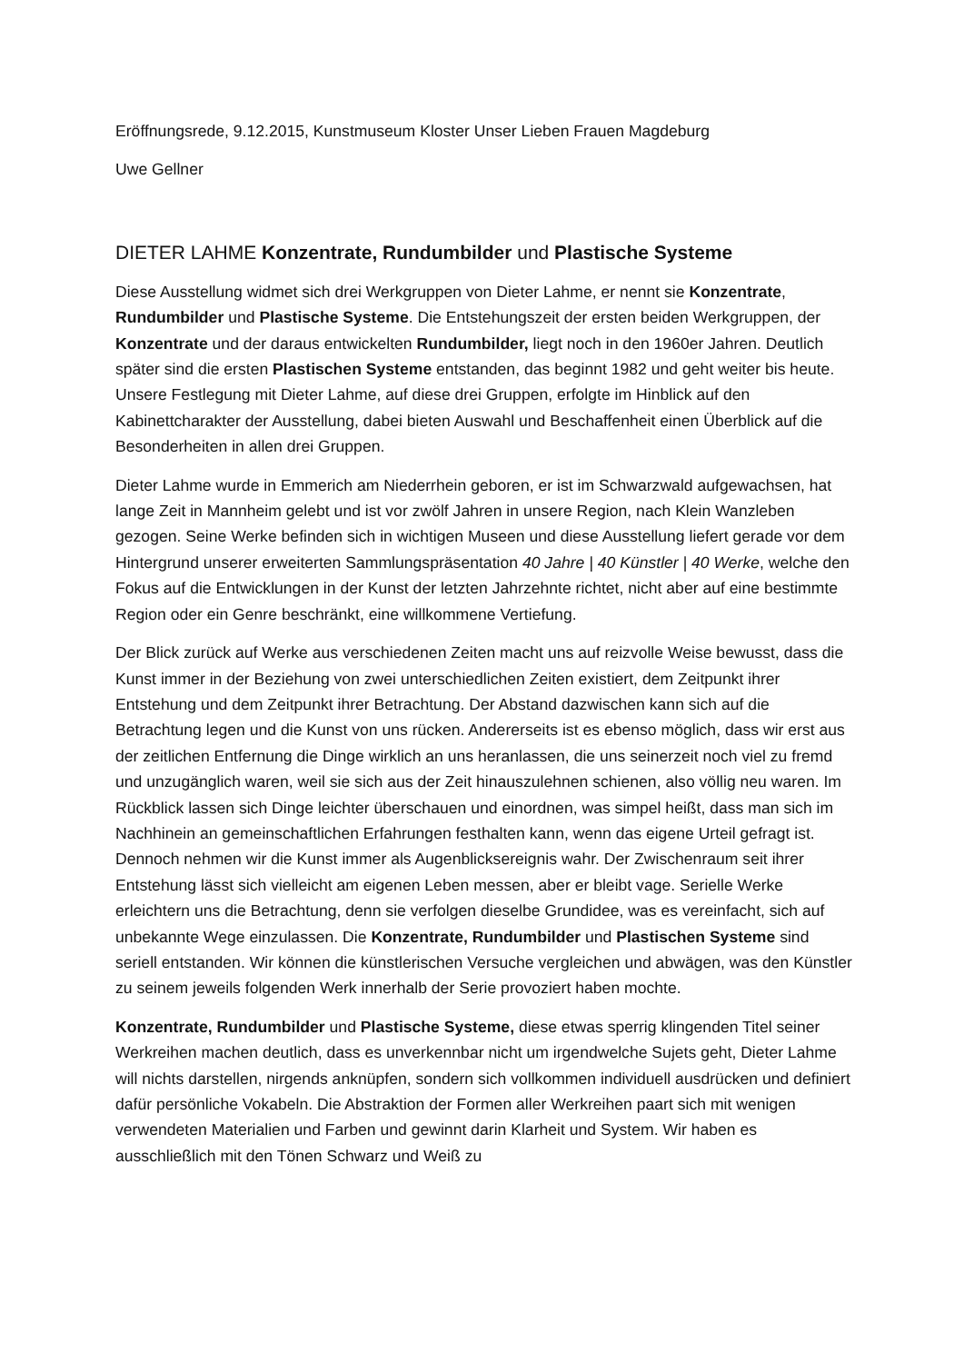Eröffnungsrede, 9.12.2015, Kunstmuseum Kloster Unser Lieben Frauen Magdeburg
Uwe Gellner
DIETER LAHME Konzentrate, Rundumbilder und Plastische Systeme
Diese Ausstellung widmet sich drei Werkgruppen von Dieter Lahme, er nennt sie Konzentrate, Rundumbilder und Plastische Systeme. Die Entstehungszeit der ersten beiden Werkgruppen, der Konzentrate und der daraus entwickelten Rundumbilder, liegt noch in den 1960er Jahren. Deutlich später sind die ersten Plastischen Systeme entstanden, das beginnt 1982 und geht weiter bis heute. Unsere Festlegung mit Dieter Lahme, auf diese drei Gruppen, erfolgte im Hinblick auf den Kabinettcharakter der Ausstellung, dabei bieten Auswahl und Beschaffenheit einen Überblick auf die Besonderheiten in allen drei Gruppen.
Dieter Lahme wurde in Emmerich am Niederrhein geboren, er ist im Schwarzwald aufgewachsen, hat lange Zeit in Mannheim gelebt und ist vor zwölf Jahren in unsere Region, nach Klein Wanzleben gezogen. Seine Werke befinden sich in wichtigen Museen und diese Ausstellung liefert gerade vor dem Hintergrund unserer erweiterten Sammlungspräsentation 40 Jahre | 40 Künstler | 40 Werke, welche den Fokus auf die Entwicklungen in der Kunst der letzten Jahrzehnte richtet, nicht aber auf eine bestimmte Region oder ein Genre beschränkt, eine willkommene Vertiefung.
Der Blick zurück auf Werke aus verschiedenen Zeiten macht uns auf reizvolle Weise bewusst, dass die Kunst immer in der Beziehung von zwei unterschiedlichen Zeiten existiert, dem Zeitpunkt ihrer Entstehung und dem Zeitpunkt ihrer Betrachtung. Der Abstand dazwischen kann sich auf die Betrachtung legen und die Kunst von uns rücken. Andererseits ist es ebenso möglich, dass wir erst aus der zeitlichen Entfernung die Dinge wirklich an uns heranlassen, die uns seinerzeit noch viel zu fremd und unzugänglich waren, weil sie sich aus der Zeit hinauszulehnen schienen, also völlig neu waren. Im Rückblick lassen sich Dinge leichter überschauen und einordnen, was simpel heißt, dass man sich im Nachhinein an gemeinschaftlichen Erfahrungen festhalten kann, wenn das eigene Urteil gefragt ist. Dennoch nehmen wir die Kunst immer als Augenblicksereignis wahr. Der Zwischenraum seit ihrer Entstehung lässt sich vielleicht am eigenen Leben messen, aber er bleibt vage. Serielle Werke erleichtern uns die Betrachtung, denn sie verfolgen dieselbe Grundidee, was es vereinfacht, sich auf unbekannte Wege einzulassen. Die Konzentrate, Rundumbilder und Plastischen Systeme sind seriell entstanden. Wir können die künstlerischen Versuche vergleichen und abwägen, was den Künstler zu seinem jeweils folgenden Werk innerhalb der Serie provoziert haben mochte.
Konzentrate, Rundumbilder und Plastische Systeme, diese etwas sperrig klingenden Titel seiner Werkreihen machen deutlich, dass es unverkennbar nicht um irgendwelche Sujets geht, Dieter Lahme will nichts darstellen, nirgends anknüpfen, sondern sich vollkommen individuell ausdrücken und definiert dafür persönliche Vokabeln. Die Abstraktion der Formen aller Werkreihen paart sich mit wenigen verwendeten Materialien und Farben und gewinnt darin Klarheit und System. Wir haben es ausschließlich mit den Tönen Schwarz und Weiß zu